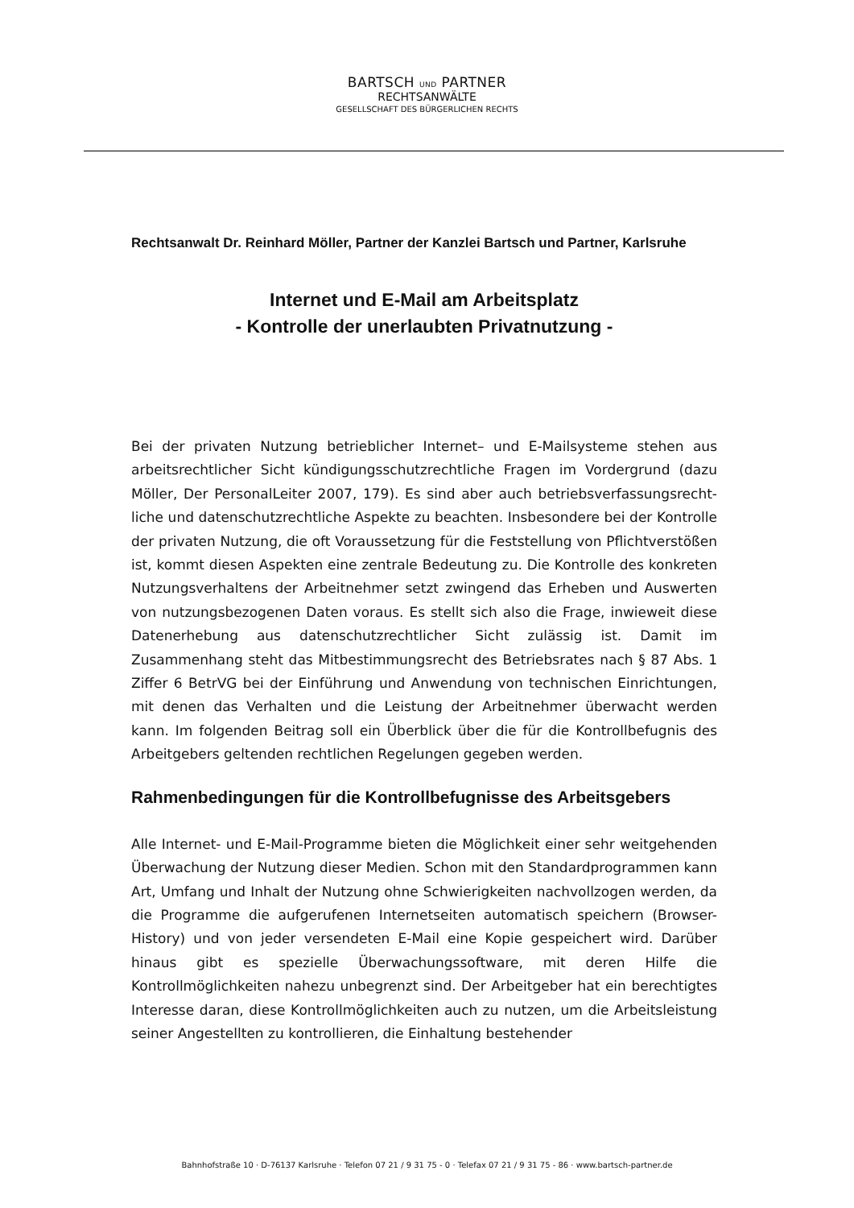BARTSCH UND PARTNER
RECHTSANWÄLTE
GESELLSCHAFT DES BÜRGERLICHEN RECHTS
Rechtsanwalt Dr. Reinhard Möller, Partner der Kanzlei Bartsch und Partner, Karlsruhe
Internet und E-Mail am Arbeitsplatz
- Kontrolle der unerlaubten Privatnutzung -
Bei der privaten Nutzung betrieblicher Internet– und E-Mailsysteme stehen aus arbeitsrechtlicher Sicht kündigungsschutzrechtliche Fragen im Vordergrund (dazu Möller, Der PersonalLeiter 2007, 179). Es sind aber auch betriebsverfassungsrecht­liche und datenschutzrechtliche Aspekte zu beachten. Insbesondere bei der Kon­trolle der privaten Nutzung, die oft Voraussetzung für die Feststellung von Pflichtverstößen ist, kommt diesen Aspekten eine zentrale Bedeutung zu. Die Kon­trolle des konkreten Nutzungsverhaltens der Arbeitnehmer setzt zwingend das Erheben und Auswerten von nutzungsbezogenen Daten voraus. Es stellt sich also die Frage, inwieweit diese Datenerhebung aus datenschutzrechtlicher Sicht zuläs­sig ist. Damit im Zusammenhang steht das Mitbestimmungsrecht des Betriebsrates nach § 87 Abs. 1 Ziffer 6 BetrVG bei der Einführung und Anwendung von techni­schen Einrichtungen, mit denen das Verhalten und die Leistung der Arbeitnehmer überwacht werden kann. Im folgenden Beitrag soll ein Überblick über die für die Kontrollbefugnis des Arbeitgebers geltenden rechtlichen Regelungen gegeben werden.
Rahmenbedingungen für die Kontrollbefugnisse des Arbeitsgebers
Alle Internet- und E-Mail-Programme bieten die Möglichkeit einer sehr weitge­henden Überwachung der Nutzung dieser Medien. Schon mit den Standardpro­grammen kann Art, Umfang und Inhalt der Nutzung ohne Schwierigkeiten nach­vollzogen werden, da die Programme die aufgerufenen Internetseiten automatisch speichern (Browser-History) und von jeder versendeten E-Mail eine Kopie gespei­chert wird. Darüber hinaus gibt es spezielle Überwachungssoftware, mit deren Hilfe die Kontrollmöglichkeiten nahezu unbegrenzt sind. Der Arbeitgeber hat ein berechtigtes Interesse daran, diese Kontrollmöglichkeiten auch zu nutzen, um die Arbeitsleistung seiner Angestellten zu kontrollieren, die Einhaltung bestehender
Bahnhofstraße 10 · D-76137 Karlsruhe · Telefon 07 21 / 9 31 75 - 0 · Telefax 07 21 / 9 31 75 - 86 · www.bartsch-partner.de